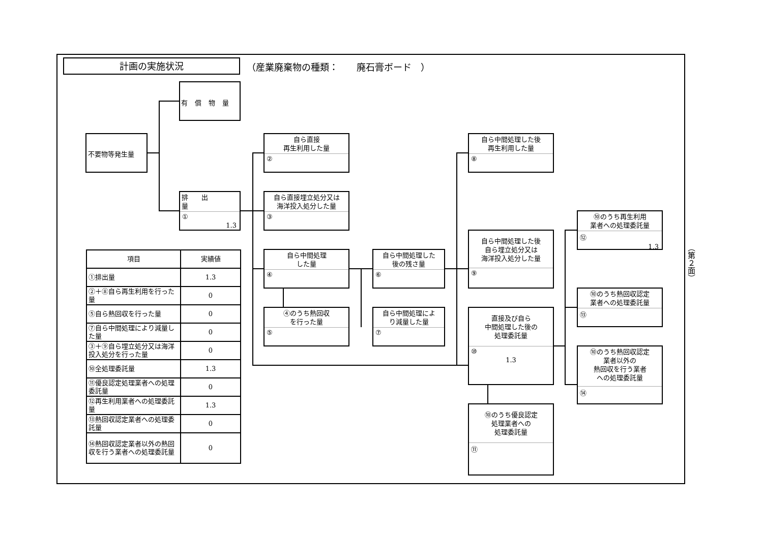計画の実施状況
（産業廃棄物の種類：　　廃石膏ボード　）
有償物量
不要物等発生量
排出量
①
1.3
自ら直接
再生利用した量
②
自ら直接埋立処分又は
海洋投入処分した量
③
自ら中間処理
した量
④
④のうち熱回収
を行った量
⑤
自ら中間処理した
後の残さ量
⑥
自ら中間処理によ
り減量した量
⑦
自ら中間処理した後
再生利用した量
⑧
自ら中間処理した後
自ら埋立処分又は
海洋投入処分した量
⑨
直接及び自ら
中間処理した後の
処理委託量
⑩
1.3
⑩のうち優良認定
処理業者への
処理委託量
⑪
⑩のうち再生利用
業者への処理委託量
⑫
1.3
⑩のうち熱回収認定
業者への処理委託量
⑬
⑩のうち熱回収認定
業者以外の
熱回収を行う業者
への処理委託量
⑭
| 項目 | 実績値 |
| --- | --- |
| ①排出量 | 1.3 |
| ②＋⑧自ら再生利用を行った量 | 0 |
| ⑤自ら熱回収を行った量 | 0 |
| ⑦自ら中間処理により減量した量 | 0 |
| ③＋⑨自ら埋立処分又は海洋投入処分を行った量 | 0 |
| ⑩全処理委託量 | 1.3 |
| ⑪優良認定処理業者への処理委託量 | 0 |
| ⑫再生利用業者への処理委託量 | 1.3 |
| ⑬熱回収認定業者への処理委託量 | 0 |
| ⑭熱回収認定業者以外の熱回収を行う業者への処理委託量 | 0 |
（第２面）